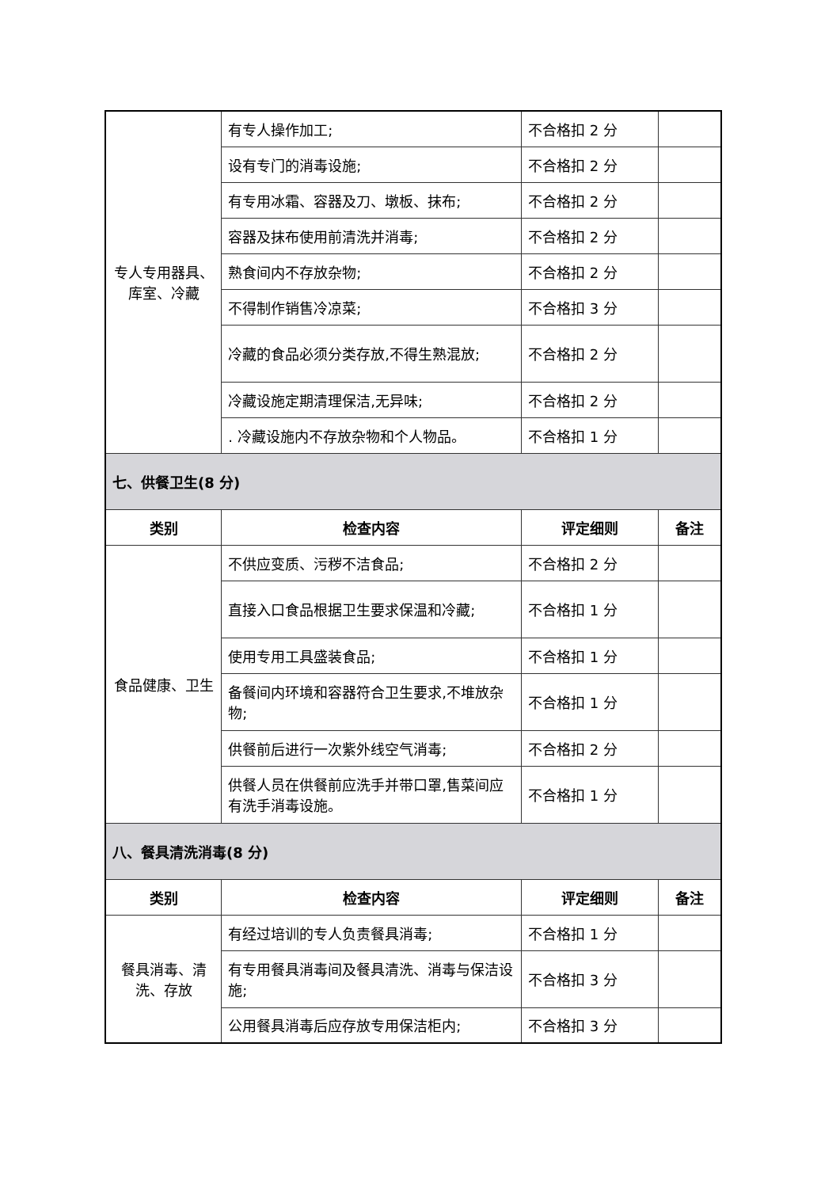| 专人专用器具、库室、冷藏 | 有专人操作加工; | 不合格扣 2 分 | |
| | 设有专门的消毒设施; | 不合格扣 2 分 | |
| | 有专用冰霜、容器及刀、墩板、抹布; | 不合格扣 2 分 | |
| | 容器及抹布使用前清洗并消毒; | 不合格扣 2 分 | |
| | 熟食间内不存放杂物; | 不合格扣 2 分 | |
| | 不得制作销售冷凉菜; | 不合格扣 3 分 | |
| | 冷藏的食品必须分类存放,不得生熟混放; | 不合格扣 2 分 | |
| | 冷藏设施定期清理保洁,无异味; | 不合格扣 2 分 | |
| | . 冷藏设施内不存放杂物和个人物品。 | 不合格扣 1 分 | |
| 七、供餐卫生(8 分) | | | |
| 类别 | 检查内容 | 评定细则 | 备注 |
| 食品健康、卫生 | 不供应变质、污秽不洁食品; | 不合格扣 2 分 | |
| | 直接入口食品根据卫生要求保温和冷藏; | 不合格扣 1 分 | |
| | 使用专用工具盛装食品; | 不合格扣 1 分 | |
| | 备餐间内环境和容器符合卫生要求,不堆放杂物; | 不合格扣 1 分 | |
| | 供餐前后进行一次紫外线空气消毒; | 不合格扣 2 分 | |
| | 供餐人员在供餐前应洗手并带口罩,售菜间应有洗手消毒设施。 | 不合格扣 1 分 | |
| 八、餐具清洗消毒(8 分) | | | |
| 类别 | 检查内容 | 评定细则 | 备注 |
| 餐具消毒、清洗、存放 | 有经过培训的专人负责餐具消毒; | 不合格扣 1 分 | |
| | 有专用餐具消毒间及餐具清洗、消毒与保洁设施; | 不合格扣 3 分 | |
| | 公用餐具消毒后应存放专用保洁柜内; | 不合格扣 3 分 | |